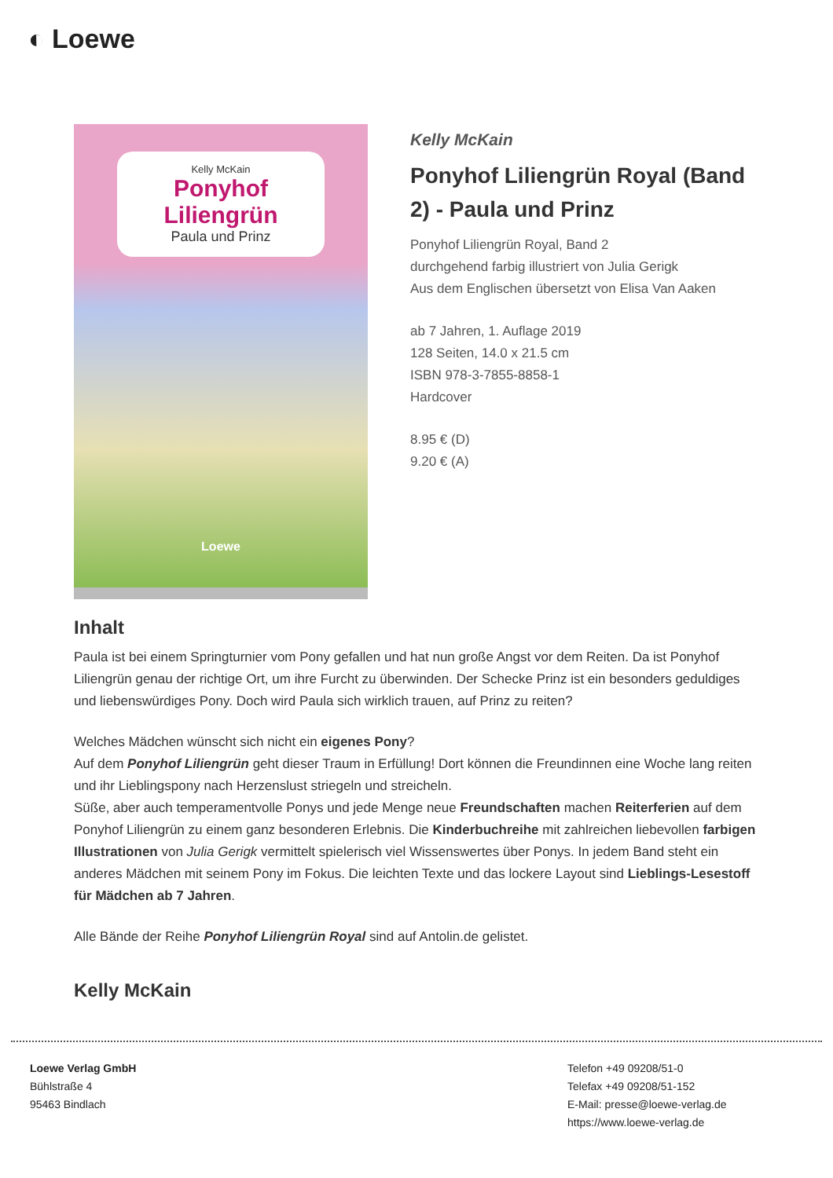◐ Loewe
Kelly McKain
Ponyhof Liliengrün
Paula und Prinz
Loewe
Kelly McKain
Ponyhof Liliengrün Royal (Band 2) - Paula und Prinz
Ponyhof Liliengrün Royal, Band 2
durchgehend farbig illustriert von Julia Gerigk
Aus dem Englischen übersetzt von Elisa Van Aaken
ab 7 Jahren, 1. Auflage 2019
128 Seiten, 14.0 x 21.5 cm
ISBN 978-3-7855-8858-1
Hardcover
8.95 € (D)
9.20 € (A)
Inhalt
Paula ist bei einem Springturnier vom Pony gefallen und hat nun große Angst vor dem Reiten. Da ist Ponyhof Liliengrün genau der richtige Ort, um ihre Furcht zu überwinden. Der Schecke Prinz ist ein besonders geduldiges und liebenswürdiges Pony. Doch wird Paula sich wirklich trauen, auf Prinz zu reiten?
Welches Mädchen wünscht sich nicht ein eigenes Pony?
Auf dem Ponyhof Liliengrün geht dieser Traum in Erfüllung! Dort können die Freundinnen eine Woche lang reiten und ihr Lieblingspony nach Herzenslust striegeln und streicheln.
Süße, aber auch temperamentvolle Ponys und jede Menge neue Freundschaften machen Reiterferien auf dem Ponyhof Liliengrün zu einem ganz besonderen Erlebnis. Die Kinderbuchreihe mit zahlreichen liebevollen farbigen Illustrationen von Julia Gerigk vermittelt spielerisch viel Wissenswertes über Ponys. In jedem Band steht ein anderes Mädchen mit seinem Pony im Fokus. Die leichten Texte und das lockere Layout sind Lieblings-Lesestoff für Mädchen ab 7 Jahren.
Alle Bände der Reihe Ponyhof Liliengrün Royal sind auf Antolin.de gelistet.
Kelly McKain
Loewe Verlag GmbH
Bühlstraße 4
95463 Bindlach
Telefon +49 09208/51-0
Telefax +49 09208/51-152
E-Mail: presse@loewe-verlag.de
https://www.loewe-verlag.de